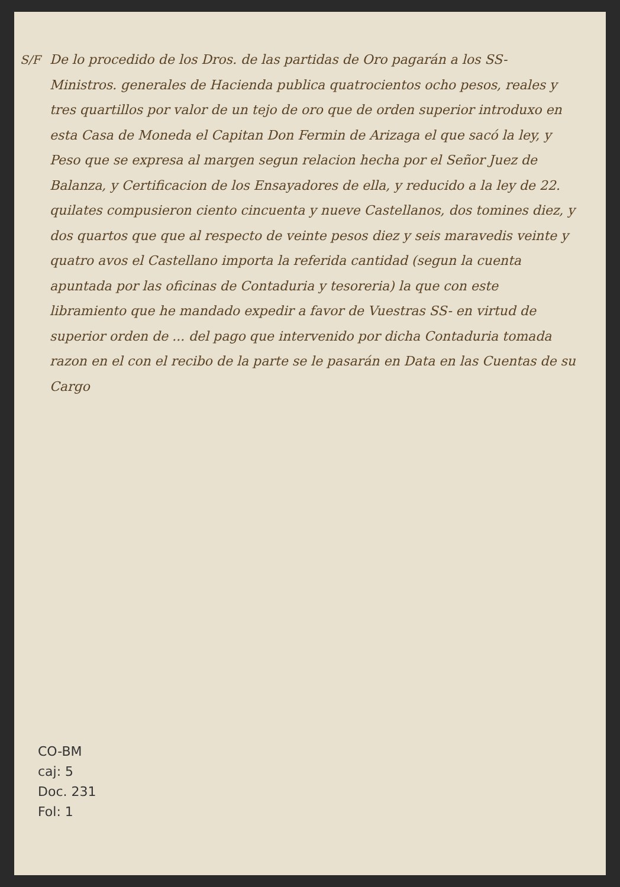S/F De lo procedido de los Dros. de las partidas de Oro pagarán a los SS- Ministros. generales de Hacienda publica quatrocientos ocho pesos, reales y tres quartillos por valor de un tejo de oro que de orden superior introduxo en esta Casa de Moneda el Capitan Don Fermin de Arizaga el que sacó la ley, y Peso que se expresa al margen segun relacion hecha por el Señor Juez de Balanza, y Certificacion de los Ensayadores de ella, y reducido a la ley de 22. quilates compusieron ciento cincuenta y nueve Castellanos, dos tomines diez, y dos quartos que que al respecto de veinte pesos diez y seis maravedis veinte y quatro avos el Castellano importa la referida cantidad (segun la cuenta apuntada por las oficinas de Contaduria y tesoreria) la que con este libramiento que he mandado expedir a favor de Vuestras SS- en virtud de superior orden de ... del pago que intervenido por dicha Contaduria tomada razon en el con el recibo de la parte se le pasarán en Data en las Cuentas de su Cargo
CO-BM
caj: 5
Doc. 231
Fol: 1